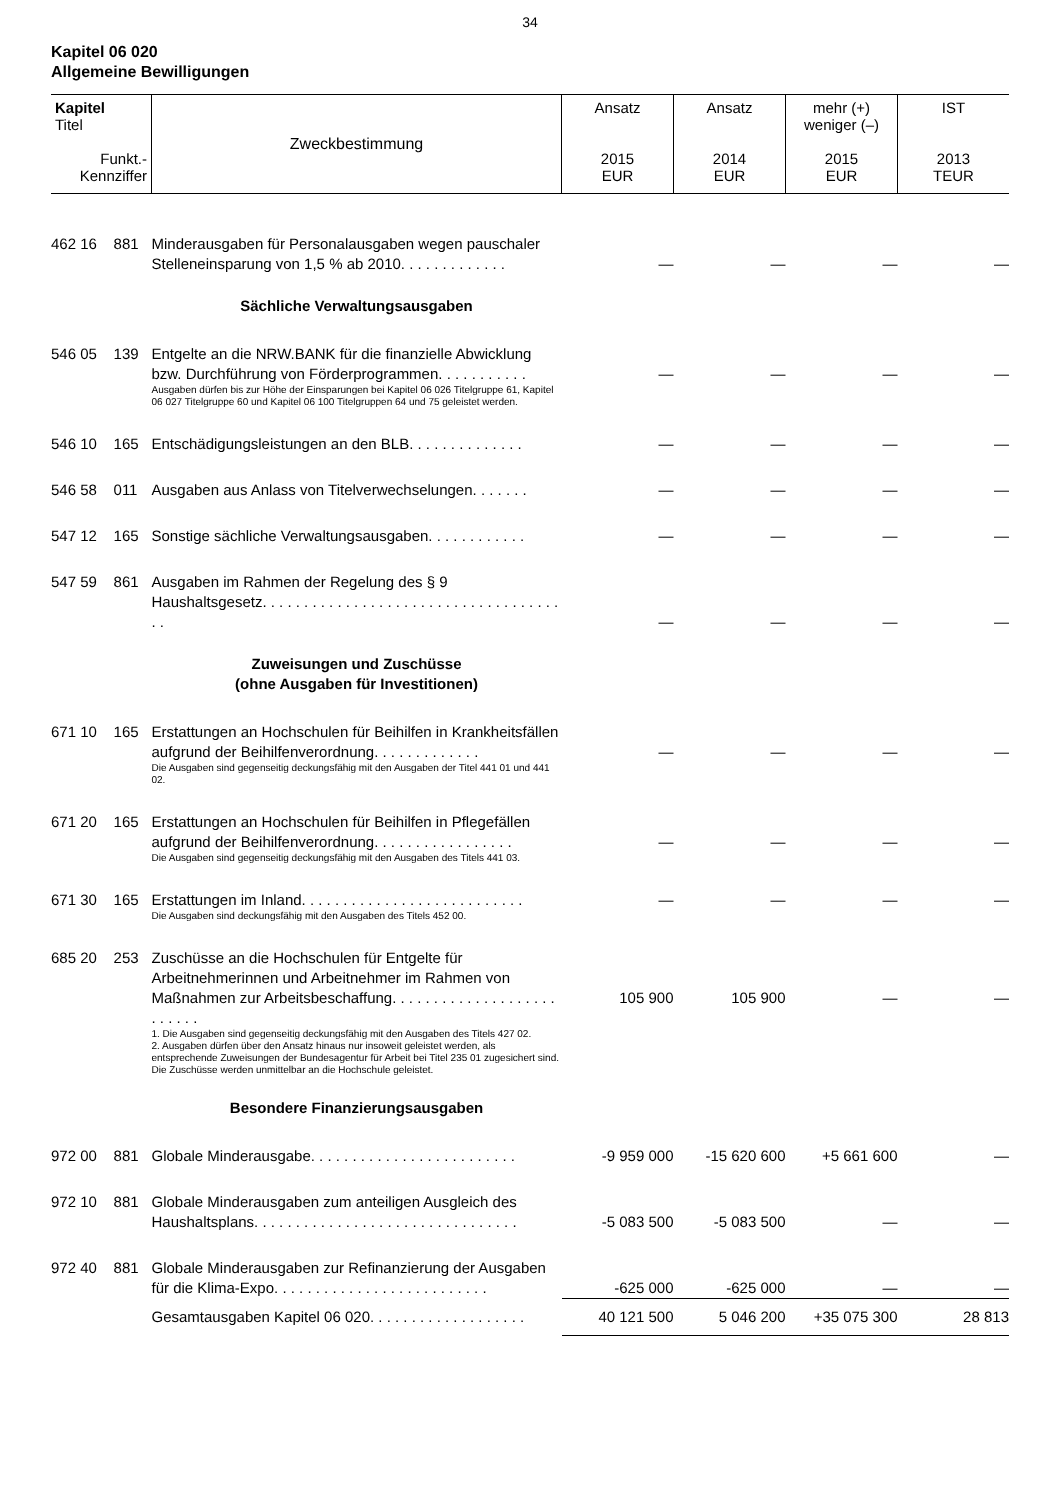34
Kapitel 06 020
Allgemeine Bewilligungen
| Kapitel Titel Funkt.- Kennziffer | Zweckbestimmung | Ansatz 2015 EUR | Ansatz 2014 EUR | mehr (+) weniger (–) 2015 EUR | IST 2013 TEUR |
| --- | --- | --- | --- | --- | --- |
| 462 16 881 | Minderausgaben für Personalausgaben wegen pauschaler Stelleneinsparung von 1,5 % ab 2010. . . . . . . . . . . . . | — | — | — | — |
| | Sächliche Verwaltungsausgaben | | | | |
| 546 05 139 | Entgelte an die NRW.BANK für die finanzielle Abwicklung bzw. Durchführung von Förderprogrammen. . . . . . . . . . . Ausgaben dürfen bis zur Höhe der Einsparungen bei Kapitel 06 026 Titelgruppe 61, Kapitel 06 027 Titelgruppe 60 und Kapitel 06 100 Titelgruppen 64 und 75 geleistet werden. | — | — | — | — |
| 546 10 165 | Entschädigungsleistungen an den BLB. . . . . . . . . . . . . . | — | — | — | — |
| 546 58 011 | Ausgaben aus Anlass von Titelverwechselungen. . . . . . . | — | — | — | — |
| 547 12 165 | Sonstige sächliche Verwaltungsausgaben. . . . . . . . . . . . | — | — | — | — |
| 547 59 861 | Ausgaben im Rahmen der Regelung des § 9 Haushaltsgesetz. . . . . . . . . . . . . . . . . . . . . . . . . . . . . . . . . . . . . . | — | — | — | — |
| | Zuweisungen und Zuschüsse (ohne Ausgaben für Investitionen) | | | | |
| 671 10 165 | Erstattungen an Hochschulen für Beihilfen in Krankheitsfällen aufgrund der Beihilfenverordnung. . . . . . . . . . . . . Die Ausgaben sind gegenseitig deckungsfähig mit den Ausgaben der Titel 441 01 und 441 02. | — | — | — | — |
| 671 20 165 | Erstattungen an Hochschulen für Beihilfen in Pflegefällen aufgrund der Beihilfenverordnung. . . . . . . . . . . . . . . . . Die Ausgaben sind gegenseitig deckungsfähig mit den Ausgaben des Titels 441 03. | — | — | — | — |
| 671 30 165 | Erstattungen im Inland. . . . . . . . . . . . . . . . . . . . . . . . . . . Die Ausgaben sind deckungsfähig mit den Ausgaben des Titels 452 00. | — | — | — | — |
| 685 20 253 | Zuschüsse an die Hochschulen für Entgelte für Arbeitnehmerinnen und Arbeitnehmer im Rahmen von Maßnahmen zur Arbeitsbeschaffung. . . . . . . . . . . . . . . . . . . . . . . . . . 1. Die Ausgaben sind gegenseitig deckungsfähig mit den Ausgaben des Titels 427 02. 2. Ausgaben dürfen über den Ansatz hinaus nur insoweit geleistet werden, als entsprechende Zuweisungen der Bundesagentur für Arbeit bei Titel 235 01 zugesichert sind. Die Zuschüsse werden unmittelbar an die Hochschule geleistet. | 105 900 | 105 900 | — | — |
| | Besondere Finanzierungsausgaben | | | | |
| 972 00 881 | Globale Minderausgabe. . . . . . . . . . . . . . . . . . . . . . . . . | -9 959 000 | -15 620 600 | +5 661 600 | — |
| 972 10 881 | Globale Minderausgaben zum anteiligen Ausgleich des Haushaltsplans. . . . . . . . . . . . . . . . . . . . . . . . . . . . . . . . | -5 083 500 | -5 083 500 | — | — |
| 972 40 881 | Globale Minderausgaben zur Refinanzierung der Ausgaben für die Klima-Expo. . . . . . . . . . . . . . . . . . . . . . . . . . | -625 000 | -625 000 | — | — |
| | Gesamtausgaben Kapitel 06 020. . . . . . . . . . . . . . . . . . . | 40 121 500 | 5 046 200 | +35 075 300 | 28 813 |